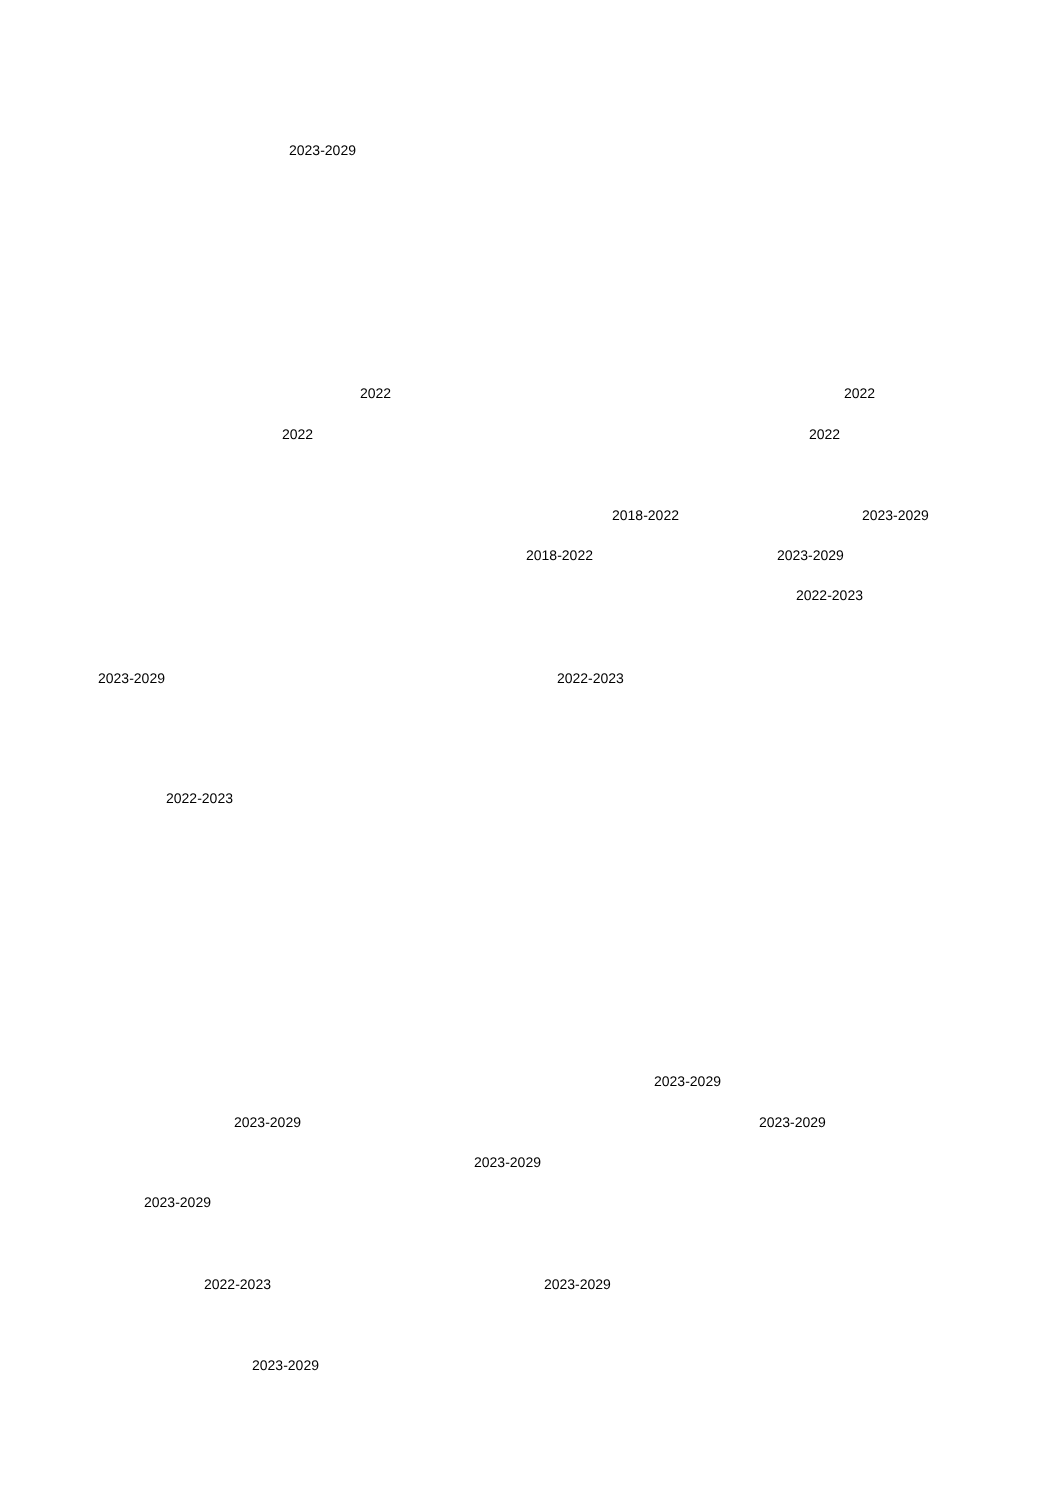2023-2029
2022 2022
2022 2022
2018-2022 2023-2029
2018-2022 2023-2029
2022-2023
2023-2029 2022-2023
2022-2023
2023-2029
2023-2029 2023-2029
2023-2029
2023-2029
2022-2023 2023-2029
2023-2029